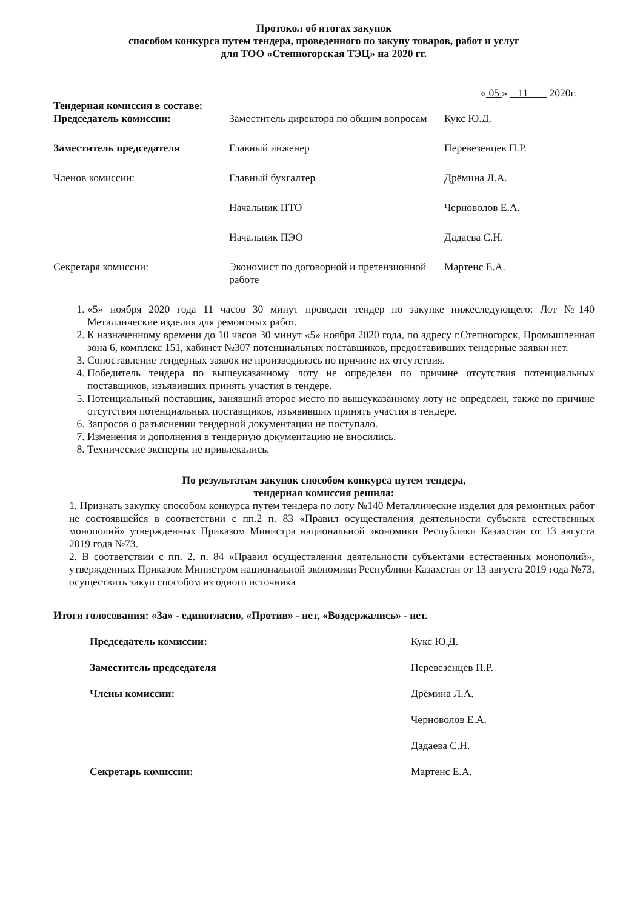Протокол об итогах закупок
способом конкурса путем тендера, проведенного по закупу товаров, работ и услуг
для ТОО «Степногорская ТЭЦ» на 2020 гг.
« 05 » 11 2020г.
Тендерная комиссия в составе:
| Председатель комиссии: | Заместитель директора по общим вопросам | Кукс Ю.Д. |
| Заместитель председателя | Главный инженер | Перевезенцев П.Р. |
| Членов комиссии: | Главный бухгалтер | Дрёмина Л.А. |
| | Начальник ПТО | Черноволов Е.А. |
| | Начальник ПЭО | Дадаева С.Н. |
| Секретаря комиссии: | Экономист по договорной и претензионной работе | Мартенс Е.А. |
1. «5» ноября 2020 года 11 часов 30 минут проведен тендер по закупке нижеследующего: Лот №140 Металлические изделия для ремонтных работ.
2. К назначенному времени до 10 часов 30 минут «5» ноября 2020 года, по адресу г.Степногорск, Промышленная зона 6, комплекс 151, кабинет №307 потенциальных поставщиков, предоставивших тендерные заявки нет.
3. Сопоставление тендерных заявок не производилось по причине их отсутствия.
4. Победитель тендера по вышеуказанному лоту не определен по причине отсутствия потенциальных поставщиков, изъявивших принять участия в тендере.
5. Потенциальный поставщик, занявший второе место по вышеуказанному лоту не определен, также по причине отсутствия потенциальных поставщиков, изъявивших принять участия в тендере.
6. Запросов о разъяснении тендерной документации не поступало.
7. Изменения и дополнения в тендерную документацию не вносились.
8. Технические эксперты не привлекались.
По результатам закупок способом конкурса путем тендера,
тендерная комиссия решила:
1. Признать закупку способом конкурса путем тендера по лоту №140 Металлические изделия для ремонтных работ не состоявшейся в соответствии с пп.2 п. 83 «Правил осуществления деятельности субъекта естественных монополий» утвержденных Приказом Министра национальной экономики Республики Казахстан от 13 августа 2019 года №73.
2. В соответствии с пп. 2. п. 84 «Правил осуществления деятельности субъектами естественных монополий», утвержденных Приказом Министром национальной экономики Республики Казахстан от 13 августа 2019 года №73, осуществить закуп способом из одного источника
Итоги голосования: «За» - единогласно, «Против» - нет, «Воздержались» - нет.
| | Председатель комиссии: | Кукс Ю.Д. |
| | Заместитель председателя | Перевезенцев П.Р. |
| | Члены комиссии: | Дрёмина Л.А. |
| | | Черноволов Е.А. |
| | | Дадаева С.Н. |
| | Секретарь комиссии: | Мартенс Е.А. |